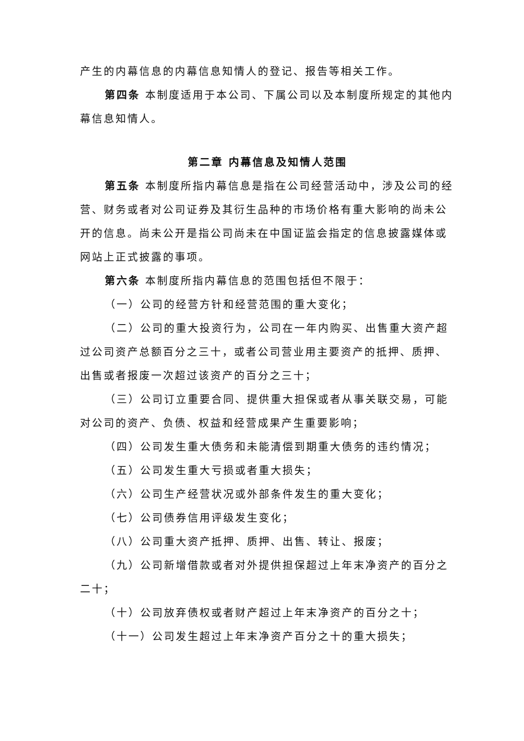产生的内幕信息的内幕信息知情人的登记、报告等相关工作。
第四条 本制度适用于本公司、下属公司以及本制度所规定的其他内幕信息知情人。
第二章 内幕信息及知情人范围
第五条 本制度所指内幕信息是指在公司经营活动中，涉及公司的经营、财务或者对公司证券及其衍生品种的市场价格有重大影响的尚未公开的信息。尚未公开是指公司尚未在中国证监会指定的信息披露媒体或网站上正式披露的事项。
第六条 本制度所指内幕信息的范围包括但不限于：
（一）公司的经营方针和经营范围的重大变化；
（二）公司的重大投资行为，公司在一年内购买、出售重大资产超过公司资产总额百分之三十，或者公司营业用主要资产的抵押、质押、出售或者报废一次超过该资产的百分之三十；
（三）公司订立重要合同、提供重大担保或者从事关联交易，可能对公司的资产、负债、权益和经营成果产生重要影响；
（四）公司发生重大债务和未能清偿到期重大债务的违约情况；
（五）公司发生重大亏损或者重大损失；
（六）公司生产经营状况或外部条件发生的重大变化；
（七）公司债券信用评级发生变化；
（八）公司重大资产抵押、质押、出售、转让、报废；
（九）公司新增借款或者对外提供担保超过上年末净资产的百分之二十；
（十）公司放弃债权或者财产超过上年末净资产的百分之十；
（十一）公司发生超过上年末净资产百分之十的重大损失；